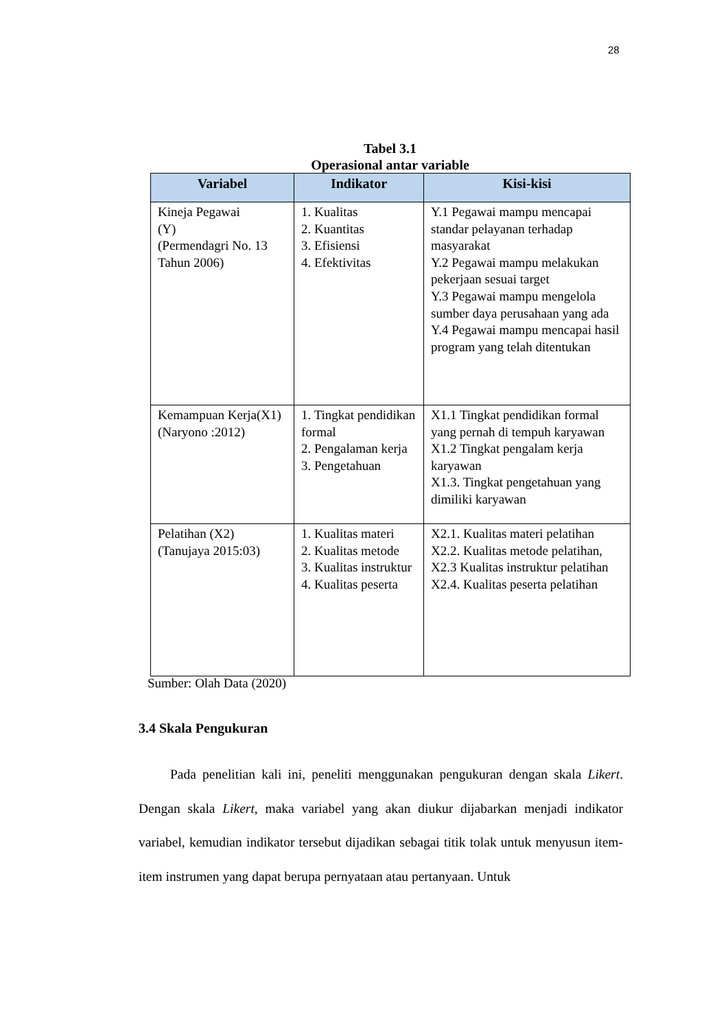28
Tabel 3.1
Operasional antar variable
| Variabel | Indikator | Kisi-kisi |
| --- | --- | --- |
| Kineja Pegawai (Y) (Permendagri No. 13 Tahun 2006) | 1. Kualitas 2. Kuantitas 3. Efisiensi 4. Efektivitas | Y.1 Pegawai mampu mencapai standar pelayanan terhadap masyarakat Y.2 Pegawai mampu melakukan pekerjaan sesuai target Y.3 Pegawai mampu mengelola sumber daya perusahaan yang ada Y.4 Pegawai mampu mencapai hasil program yang telah ditentukan |
| Kemampuan Kerja(X1) (Naryono :2012) | 1. Tingkat pendidikan formal 2. Pengalaman kerja 3. Pengetahuan | X1.1 Tingkat pendidikan formal yang pernah di tempuh karyawan X1.2 Tingkat pengalam kerja karyawan X1.3. Tingkat pengetahuan yang dimiliki karyawan |
| Pelatihan (X2) (Tanujaya 2015:03) | 1. Kualitas materi 2. Kualitas metode 3. Kualitas instruktur 4. Kualitas peserta | X2.1. Kualitas materi pelatihan X2.2. Kualitas metode pelatihan, X2.3 Kualitas instruktur pelatihan X2.4. Kualitas peserta pelatihan |
Sumber: Olah Data (2020)
3.4 Skala Pengukuran
Pada penelitian kali ini, peneliti menggunakan pengukuran dengan skala Likert. Dengan skala Likert, maka variabel yang akan diukur dijabarkan menjadi indikator variabel, kemudian indikator tersebut dijadikan sebagai titik tolak untuk menyusun item-item instrumen yang dapat berupa pernyataan atau pertanyaan. Untuk